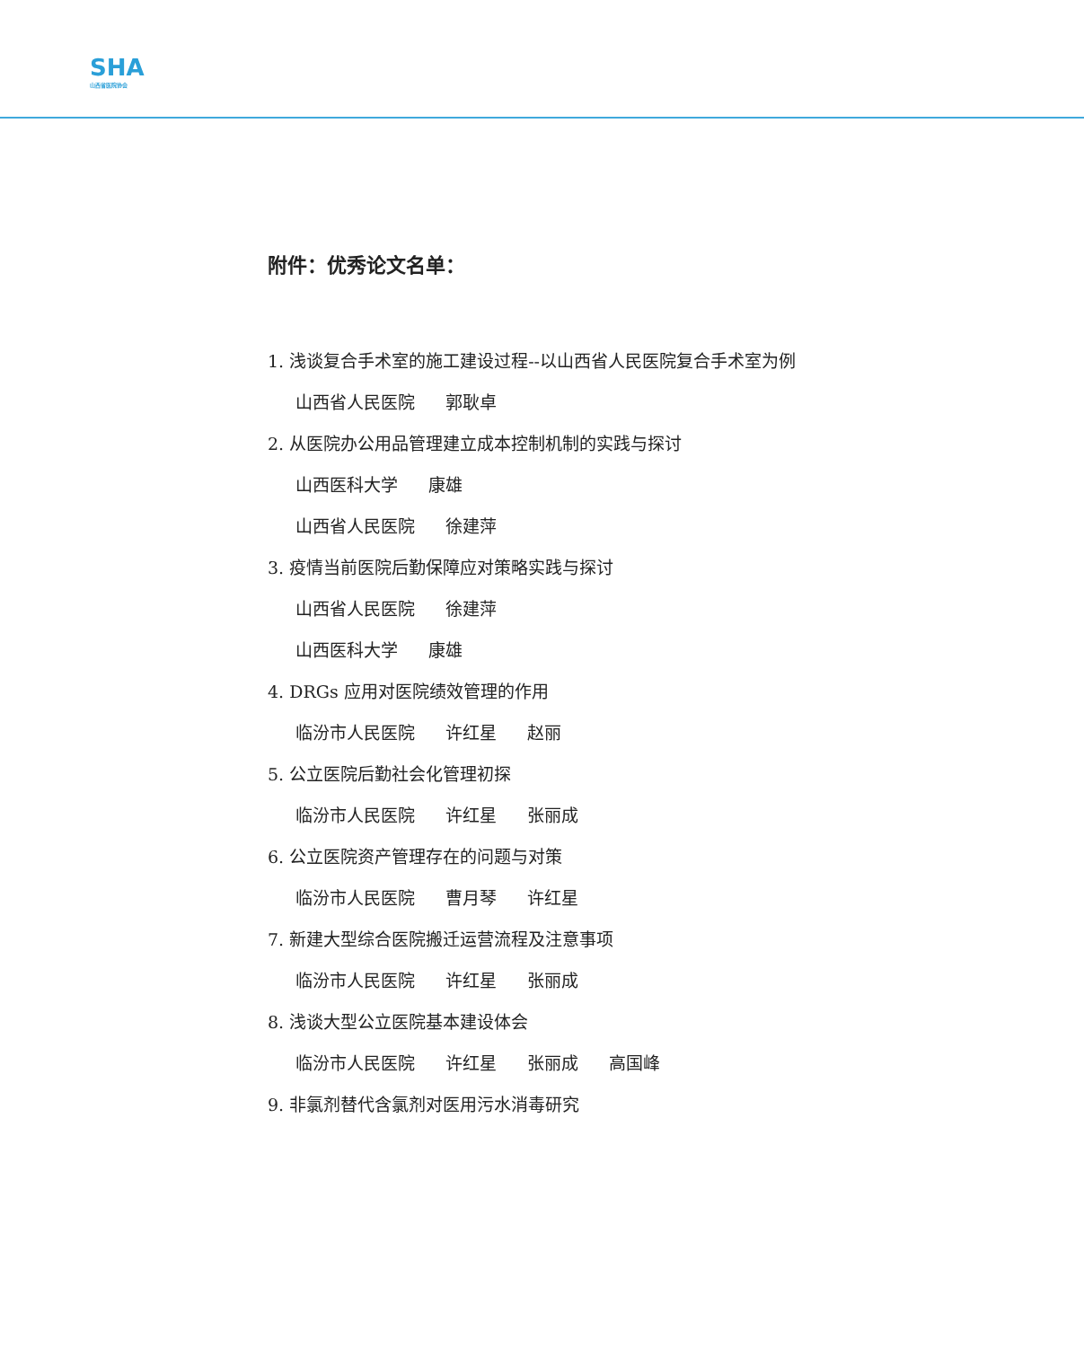SHA
山西省医院协会
附件：优秀论文名单：
1. 浅谈复合手术室的施工建设过程--以山西省人民医院复合手术室为例
山西省人民医院 郭耿卓
2. 从医院办公用品管理建立成本控制机制的实践与探讨
山西医科大学 康雄
山西省人民医院 徐建萍
3. 疫情当前医院后勤保障应对策略实践与探讨
山西省人民医院 徐建萍
山西医科大学 康雄
4. DRGs 应用对医院绩效管理的作用
临汾市人民医院 许红星 赵丽
5. 公立医院后勤社会化管理初探
临汾市人民医院 许红星 张丽成
6. 公立医院资产管理存在的问题与对策
临汾市人民医院 曹月琴 许红星
7. 新建大型综合医院搬迁运营流程及注意事项
临汾市人民医院 许红星 张丽成
8. 浅谈大型公立医院基本建设体会
临汾市人民医院 许红星 张丽成 高国峰
9. 非氯剂替代含氯剂对医用污水消毒研究